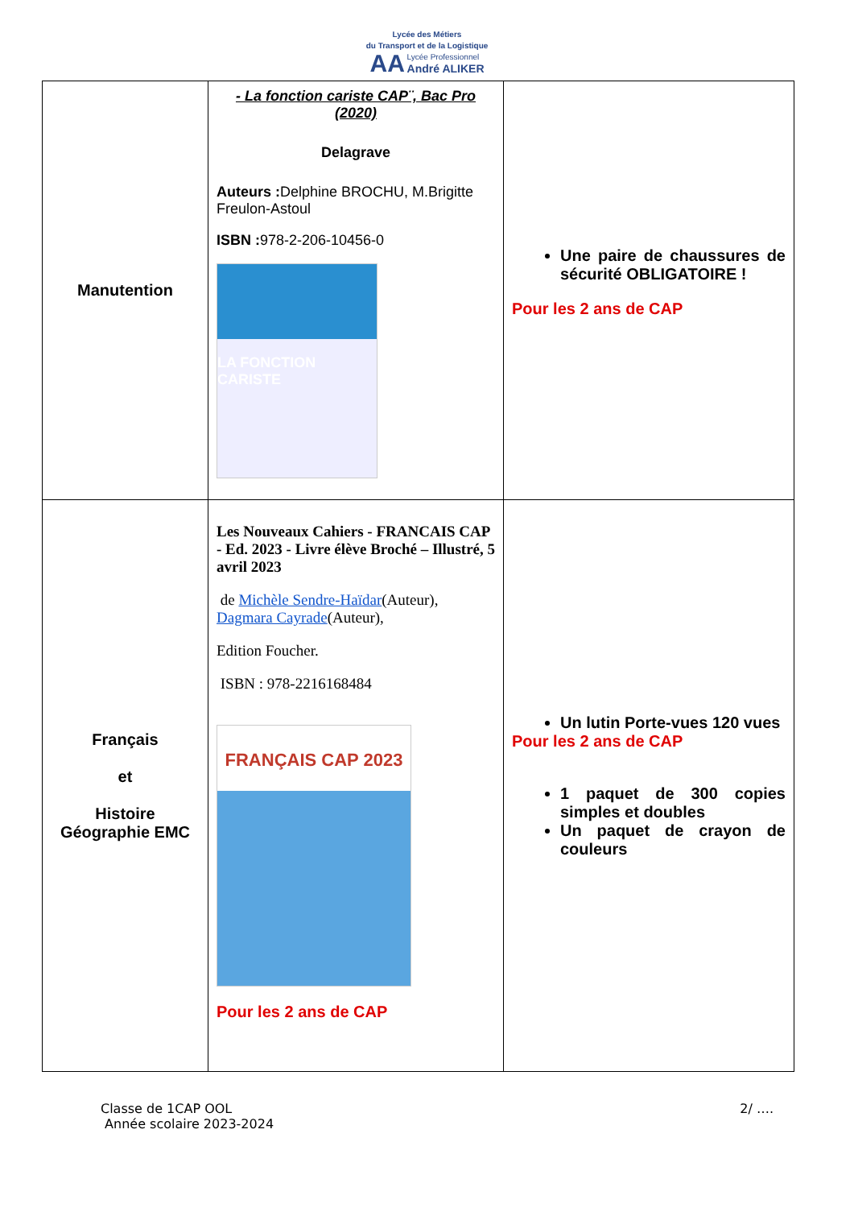Lycée des Métiers
du Transport et de la Logistique
AA Lycée Professionnel
André ALIKER
| Manutention | - La fonction cariste CAP¨, Bac Pro (2020) Delagrave Auteurs : Delphine BROCHU, M.Brigitte Freulon-Astoul ISBN : 978-2-206-10456-0 LA FONCTION CARISTE | Une paire de chaussures de sécurité OBLIGATOIRE ! Pour les 2 ans de CAP |
| Français et Histoire Géographie EMC | Les Nouveaux Cahiers - FRANCAIS CAP - Ed. 2023 - Livre élève Broché – Illustré, 5 avril 2023 de Michèle Sendre-Haïdar (Auteur), Dagmara Cayrade (Auteur), Edition Foucher. ISBN : 978-2216168484 FRANÇAIS CAP 2023 Pour les 2 ans de CAP | Un lutin Porte-vues 120 vues Pour les 2 ans de CAP 1 paquet de 300 copies simples et doubles Un paquet de crayon de couleurs |
Classe de 1CAP OOL
Année scolaire 2023-2024
2/ ….